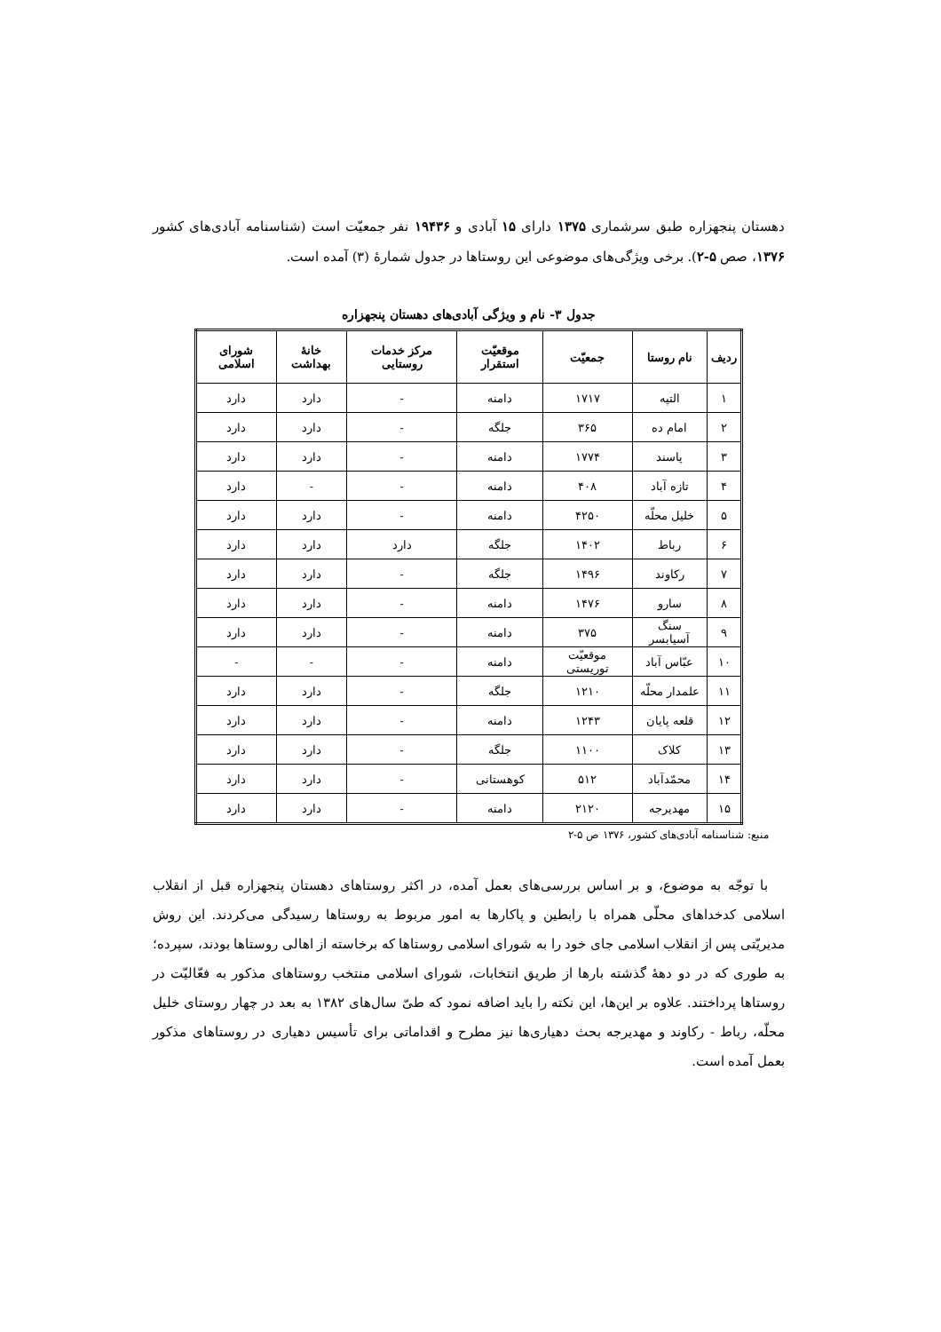دهستان پنجهزاره طبق سرشماری ۱۳۷۵ دارای ۱۵ آبادی و ۱۹۴۳۶ نفر جمعیّت است (شناسنامه آبادی‌های کشور ۱۳۷۶، صص ۵-۲). برخی ویژگی‌های موضوعی این روستاها در جدول شمارهٔ (۳) آمده است.
جدول ۳- نام و ویژگی آبادی‌های دهستان پنجهزاره
| ردیف | نام روستا | جمعیّت | موقعیّت استقرار | مرکز خدمات روستایی | خانهٔ بهداشت | شورای اسلامی |
| --- | --- | --- | --- | --- | --- | --- |
| ۱ | التپه | ۱۷۱۷ | دامنه | - | دارد | دارد |
| ۲ | امام ده | ۳۶۵ | جلگه | - | دارد | دارد |
| ۳ | پاسند | ۱۷۷۴ | دامنه | - | دارد | دارد |
| ۴ | تازه آباد | ۴۰۸ | دامنه | - | - | دارد |
| ۵ | خلیل محلّه | ۴۲۵۰ | دامنه | - | دارد | دارد |
| ۶ | رباط | ۱۴۰۲ | جلگه | دارد | دارد | دارد |
| ۷ | رکاوند | ۱۴۹۶ | جلگه | - | دارد | دارد |
| ۸ | سارو | ۱۴۷۶ | دامنه | - | دارد | دارد |
| ۹ | سنگ آسیابسر | ۳۷۵ | دامنه | - | دارد | دارد |
| ۱۰ | عبّاس آباد | موقعیّت توریستی | دامنه | - | - | - |
| ۱۱ | علمدار محلّه | ۱۲۱۰ | جلگه | - | دارد | دارد |
| ۱۲ | قلعه پایان | ۱۲۴۳ | دامنه | - | دارد | دارد |
| ۱۳ | کلاک | ۱۱۰۰ | جلگه | - | دارد | دارد |
| ۱۴ | محمّدآباد | ۵۱۲ | کوهستانی | - | دارد | دارد |
| ۱۵ | مهدیرجه | ۲۱۲۰ | دامنه | - | دارد | دارد |
منبع: شناسنامه آبادی‌های کشور، ۱۳۷۶ ص ۵-۲
با توجّه به موضوع، و بر اساس بررسی‌های بعمل آمده، در اکثر روستاهای دهستان پنجهزاره قبل از انقلاب اسلامی کدخداهای محلّی همراه با رابطین و پاکارها به امور مربوط به روستاها رسیدگی می‌کردند. این روش مدیریّتی پس از انقلاب اسلامی جای خود را به شورای اسلامی روستاها که برخاسته از اهالی روستاها بودند، سپرده؛ به طوری که در دو دههٔ گذشته بارها از طریق انتخابات، شورای اسلامی منتخب روستاهای مذکور به فعّالیّت در روستاها پرداختند. علاوه بر این‌ها، این نکته را باید اضافه نمود که طیّ سال‌های ۱۳۸۲ به بعد در چهار روستای خلیل محلّه، رباط - رکاوند و مهدیرجه بحث دهیاری‌ها نیز مطرح و اقداماتی برای تأسیس دهیاری در روستاهای مذکور بعمل آمده است.